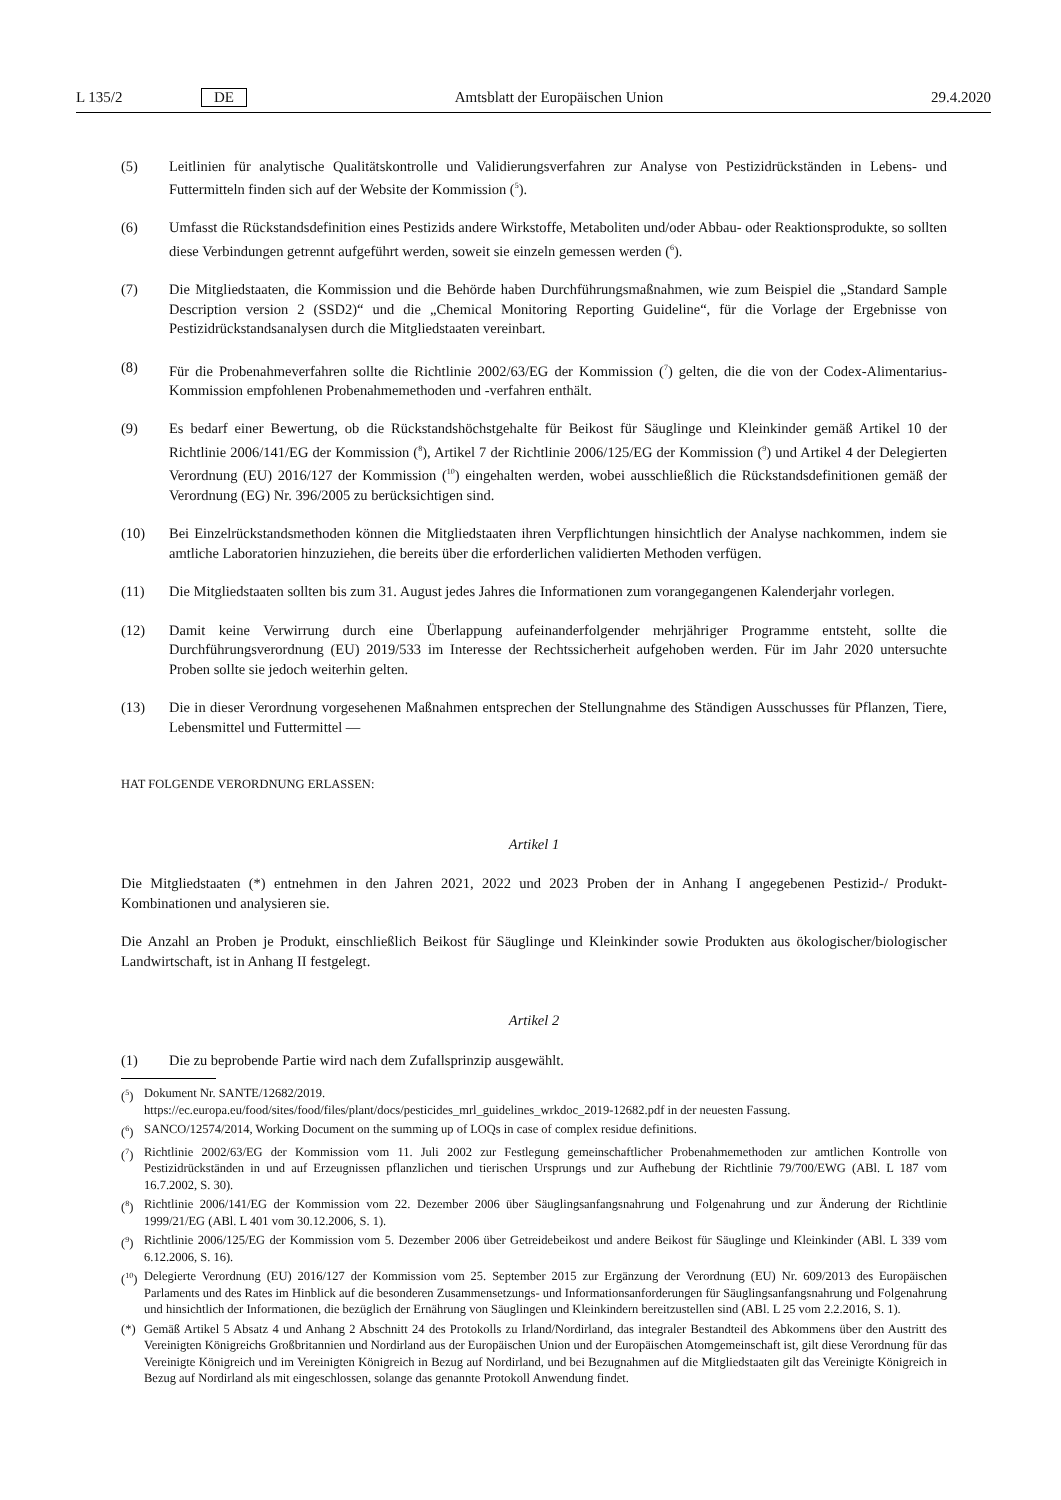L 135/2 DE Amtsblatt der Europäischen Union 29.4.2020
(5) Leitlinien für analytische Qualitätskontrolle und Validierungsverfahren zur Analyse von Pestizidrückständen in Lebens- und Futtermitteln finden sich auf der Website der Kommission (<sup>5</sup>).
(6) Umfasst die Rückstandsdefinition eines Pestizids andere Wirkstoffe, Metaboliten und/oder Abbau- oder Reaktions­produkte, so sollten diese Verbindungen getrennt aufgeführt werden, soweit sie einzeln gemessen werden (<sup>6</sup>).
(7) Die Mitgliedstaaten, die Kommission und die Behörde haben Durchführungsmaßnahmen, wie zum Beispiel die „Standard Sample Description version 2 (SSD2)“ und die „Chemical Monitoring Reporting Guideline“, für die Vorlage der Ergebnisse von Pestizidrückstandsanalysen durch die Mitgliedstaaten vereinbart.
(8) Für die Probenahmeverfahren sollte die Richtlinie 2002/63/EG der Kommission (<sup>7</sup>) gelten, die die von der Codex-Alimentarius-Kommission empfohlenen Probenahmemethoden und -verfahren enthält.
(9) Es bedarf einer Bewertung, ob die Rückstandshöchstgehalte für Beikost für Säuglinge und Kleinkinder gemäß Artikel 10 der Richtlinie 2006/141/EG der Kommission (<sup>8</sup>), Artikel 7 der Richtlinie 2006/125/EG der Kommission (<sup>9</sup>) und Artikel 4 der Delegierten Verordnung (EU) 2016/127 der Kommission (<sup>10</sup>) eingehalten werden, wobei ausschließlich die Rückstandsdefinitionen gemäß der Verordnung (EG) Nr. 396/2005 zu berücksichtigen sind.
(10) Bei Einzelrückstandsmethoden können die Mitgliedstaaten ihren Verpflichtungen hinsichtlich der Analyse nachkommen, indem sie amtliche Laboratorien hinzuziehen, die bereits über die erforderlichen validierten Methoden verfügen.
(11) Die Mitgliedstaaten sollten bis zum 31. August jedes Jahres die Informationen zum vorangegangenen Kalenderjahr vorlegen.
(12) Damit keine Verwirrung durch eine Überlappung aufeinanderfolgender mehrjähriger Programme entsteht, sollte die Durchführungsverordnung (EU) 2019/533 im Interesse der Rechtssicherheit aufgehoben werden. Für im Jahr 2020 untersuchte Proben sollte sie jedoch weiterhin gelten.
(13) Die in dieser Verordnung vorgesehenen Maßnahmen entsprechen der Stellungnahme des Ständigen Ausschusses für Pflanzen, Tiere, Lebensmittel und Futtermittel —
HAT FOLGENDE VERORDNUNG ERLASSEN:
Artikel 1
Die Mitgliedstaaten (*) entnehmen in den Jahren 2021, 2022 und 2023 Proben der in Anhang I angegebenen Pestizid-/ Produkt-Kombinationen und analysieren sie.
Die Anzahl an Proben je Produkt, einschließlich Beikost für Säuglinge und Kleinkinder sowie Produkten aus ökologischer/biologischer Landwirtschaft, ist in Anhang II festgelegt.
Artikel 2
(1) Die zu beprobende Partie wird nach dem Zufallsprinzip ausgewählt.
(<sup>5</sup>) Dokument Nr. SANTE/12682/2019.
https://ec.europa.eu/food/sites/food/files/plant/docs/pesticides_mrl_guidelines_wrkdoc_2019-12682.pdf in der neuesten Fassung.
(<sup>6</sup>) SANCO/12574/2014, Working Document on the summing up of LOQs in case of complex residue definitions.
(<sup>7</sup>) Richtlinie 2002/63/EG der Kommission vom 11. Juli 2002 zur Festlegung gemeinschaftlicher Probenahmemethoden zur amtlichen Kontrolle von Pestizidrückständen in und auf Erzeugnissen pflanzlichen und tierischen Ursprungs und zur Aufhebung der Richtlinie 79/700/EWG (ABl. L 187 vom 16.7.2002, S. 30).
(<sup>8</sup>) Richtlinie 2006/141/EG der Kommission vom 22. Dezember 2006 über Säuglingsanfangsnahrung und Folgenahrung und zur Änderung der Richtlinie 1999/21/EG (ABl. L 401 vom 30.12.2006, S. 1).
(<sup>9</sup>) Richtlinie 2006/125/EG der Kommission vom 5. Dezember 2006 über Getreidebeikost und andere Beikost für Säuglinge und Kleinkinder (ABl. L 339 vom 6.12.2006, S. 16).
(<sup>10</sup>) Delegierte Verordnung (EU) 2016/127 der Kommission vom 25. September 2015 zur Ergänzung der Verordnung (EU) Nr. 609/2013 des Europäischen Parlaments und des Rates im Hinblick auf die besonderen Zusammensetzungs- und Informationsanforderungen für Säuglingsanfangsnahrung und Folgenahrung und hinsichtlich der Informationen, die bezüglich der Ernährung von Säuglingen und Kleinkindern bereitzustellen sind (ABl. L 25 vom 2.2.2016, S. 1).
(*) Gemäß Artikel 5 Absatz 4 und Anhang 2 Abschnitt 24 des Protokolls zu Irland/Nordirland, das integraler Bestandteil des Abkommens über den Austritt des Vereinigten Königreichs Großbritannien und Nordirland aus der Europäischen Union und der Europäischen Atomgemeinschaft ist, gilt diese Verordnung für das Vereinigte Königreich und im Vereinigten Königreich in Bezug auf Nordirland, und bei Bezugnahmen auf die Mitgliedstaaten gilt das Vereinigte Königreich in Bezug auf Nordirland als mit eingeschlossen, solange das genannte Protokoll Anwendung findet.